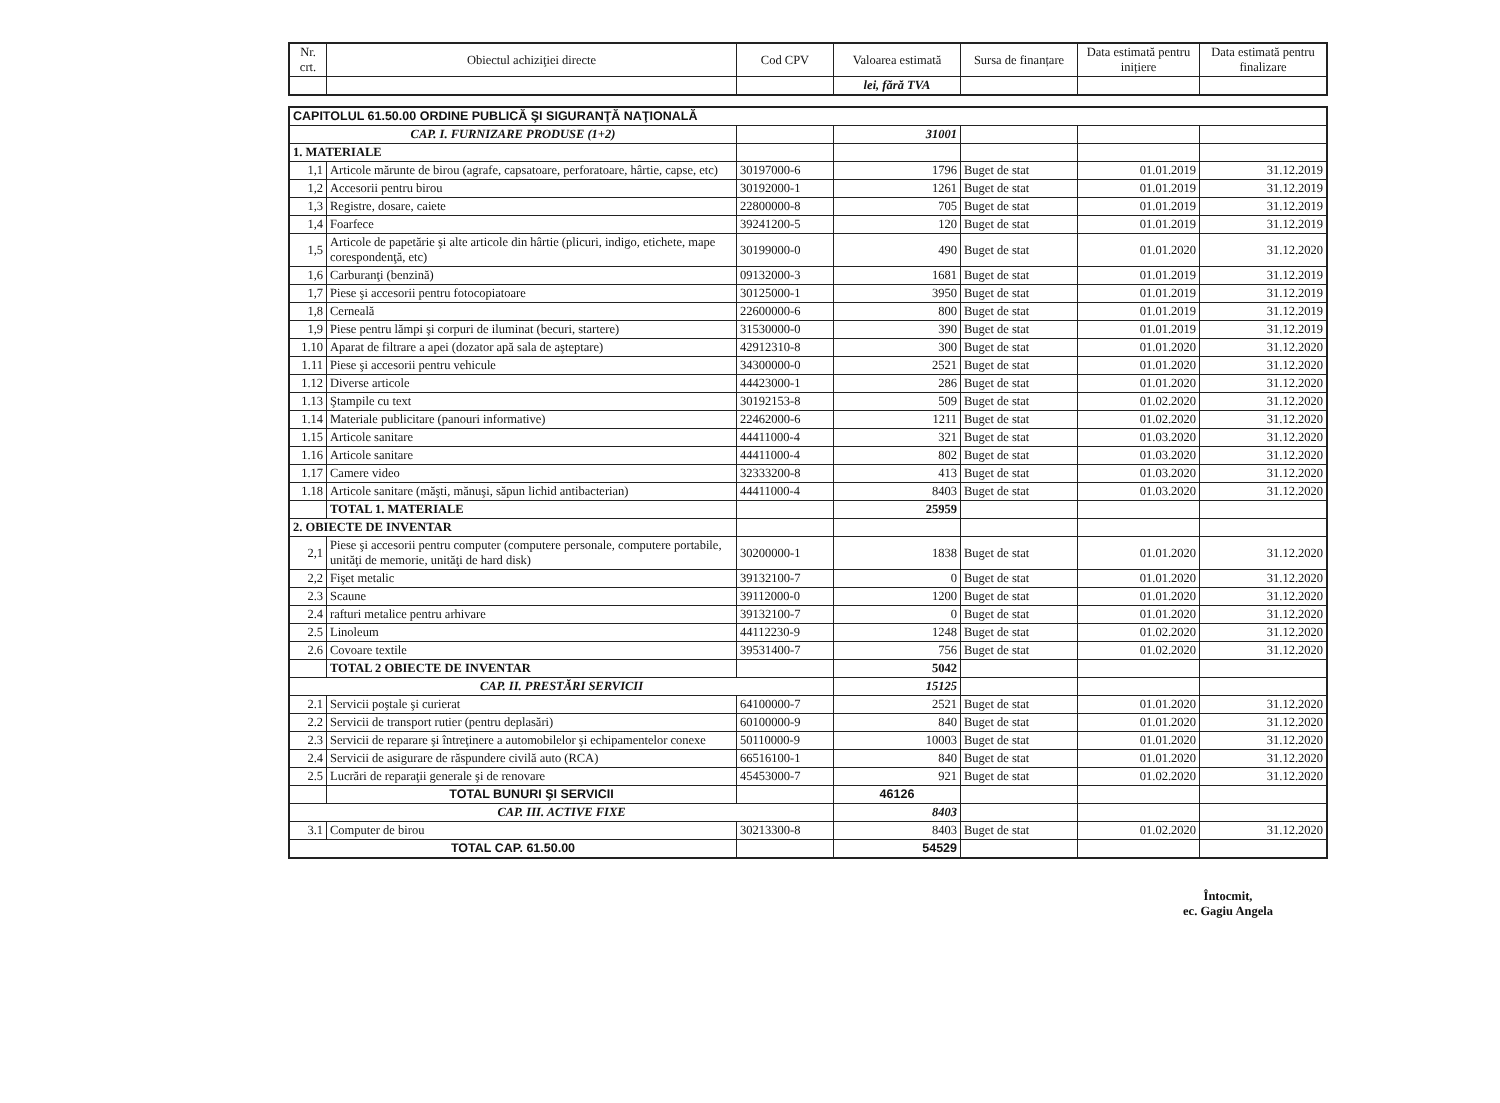| Nr. crt. | Obiectul achiziţiei directe | Cod CPV | Valoarea estimată | Sursa de finanțare | Data estimată pentru inițiere | Data estimată pentru finalizare |
| --- | --- | --- | --- | --- | --- | --- |
| | | | lei, fără TVA | | | |
| CAPITOLUL 61.50.00 ORDINE PUBLICĂ ŞI SIGURANŢĂ NAŢIONALĂ | | | | | | |
| CAP. I. FURNIZARE PRODUSE (1+2) | | | 31001 | | | |
| 1. MATERIALE | | | | | | |
| 1,1 | Articole mărunte de birou (agrafe, capsatoare, perforatoare, hârtie, capse, etc) | 30197000-6 | 1796 | Buget de stat | 01.01.2019 | 31.12.2019 |
| 1,2 | Accesorii pentru birou | 30192000-1 | 1261 | Buget de stat | 01.01.2019 | 31.12.2019 |
| 1,3 | Registre, dosare, caiete | 22800000-8 | 705 | Buget de stat | 01.01.2019 | 31.12.2019 |
| 1,4 | Foarfece | 39241200-5 | 120 | Buget de stat | 01.01.2019 | 31.12.2019 |
| 1,5 | Articole de papetărie şi alte articole din hârtie (plicuri, indigo, etichete, mape corespondenţă, etc) | 30199000-0 | 490 | Buget de stat | 01.01.2020 | 31.12.2020 |
| 1,6 | Carburanţi (benzină) | 09132000-3 | 1681 | Buget de stat | 01.01.2019 | 31.12.2019 |
| 1,7 | Piese şi accesorii pentru fotocopiatoare | 30125000-1 | 3950 | Buget de stat | 01.01.2019 | 31.12.2019 |
| 1,8 | Cerneală | 22600000-6 | 800 | Buget de stat | 01.01.2019 | 31.12.2019 |
| 1,9 | Piese pentru lămpi şi corpuri de iluminat (becuri, startere) | 31530000-0 | 390 | Buget de stat | 01.01.2019 | 31.12.2019 |
| 1.10 | Aparat de filtrare a apei (dozator apă sala de aşteptare) | 42912310-8 | 300 | Buget de stat | 01.01.2020 | 31.12.2020 |
| 1.11 | Piese şi accesorii pentru vehicule | 34300000-0 | 2521 | Buget de stat | 01.01.2020 | 31.12.2020 |
| 1.12 | Diverse articole | 44423000-1 | 286 | Buget de stat | 01.01.2020 | 31.12.2020 |
| 1.13 | Ştampile cu text | 30192153-8 | 509 | Buget de stat | 01.02.2020 | 31.12.2020 |
| 1.14 | Materiale publicitare (panouri informative) | 22462000-6 | 1211 | Buget de stat | 01.02.2020 | 31.12.2020 |
| 1.15 | Articole sanitare | 44411000-4 | 321 | Buget de stat | 01.03.2020 | 31.12.2020 |
| 1.16 | Articole sanitare | 44411000-4 | 802 | Buget de stat | 01.03.2020 | 31.12.2020 |
| 1.17 | Camere video | 32333200-8 | 413 | Buget de stat | 01.03.2020 | 31.12.2020 |
| 1.18 | Articole sanitare (măşti, mănuşi, săpun lichid antibacterian) | 44411000-4 | 8403 | Buget de stat | 01.03.2020 | 31.12.2020 |
| | TOTAL 1. MATERIALE | | 25959 | | | |
| 2. OBIECTE DE INVENTAR | | | | | | |
| 2,1 | Piese şi accesorii pentru computer (computere personale, computere portabile, unităţi de memorie, unităţi de hard disk) | 30200000-1 | 1838 | Buget de stat | 01.01.2020 | 31.12.2020 |
| 2,2 | Fişet metalic | 39132100-7 | 0 | Buget de stat | 01.01.2020 | 31.12.2020 |
| 2.3 | Scaune | 39112000-0 | 1200 | Buget de stat | 01.01.2020 | 31.12.2020 |
| 2.4 | rafturi metalice pentru arhivare | 39132100-7 | 0 | Buget de stat | 01.01.2020 | 31.12.2020 |
| 2.5 | Linoleum | 44112230-9 | 1248 | Buget de stat | 01.02.2020 | 31.12.2020 |
| 2.6 | Covoare textile | 39531400-7 | 756 | Buget de stat | 01.02.2020 | 31.12.2020 |
| | TOTAL 2 OBIECTE DE INVENTAR | | 5042 | | | |
| CAP. II. PRESTĂRI SERVICII | | | 15125 | | | |
| 2.1 | Servicii poştale şi curierat | 64100000-7 | 2521 | Buget de stat | 01.01.2020 | 31.12.2020 |
| 2.2 | Servicii de transport rutier (pentru deplasări) | 60100000-9 | 840 | Buget de stat | 01.01.2020 | 31.12.2020 |
| 2.3 | Servicii de reparare şi întreţinere a automobilelor şi echipamentelor conexe | 50110000-9 | 10003 | Buget de stat | 01.01.2020 | 31.12.2020 |
| 2.4 | Servicii de asigurare de răspundere civilă auto (RCA) | 66516100-1 | 840 | Buget de stat | 01.01.2020 | 31.12.2020 |
| 2.5 | Lucrări de reparaţii generale şi de renovare | 45453000-7 | 921 | Buget de stat | 01.02.2020 | 31.12.2020 |
| | TOTAL BUNURI ŞI SERVICII | | 46126 | | | |
| CAP. III. ACTIVE FIXE | | | 8403 | | | |
| 3.1 | Computer de birou | 30213300-8 | 8403 | Buget de stat | 01.02.2020 | 31.12.2020 |
| TOTAL CAP. 61.50.00 | | | 54529 | | | |
Întocmit,
ec. Gagiu Angela